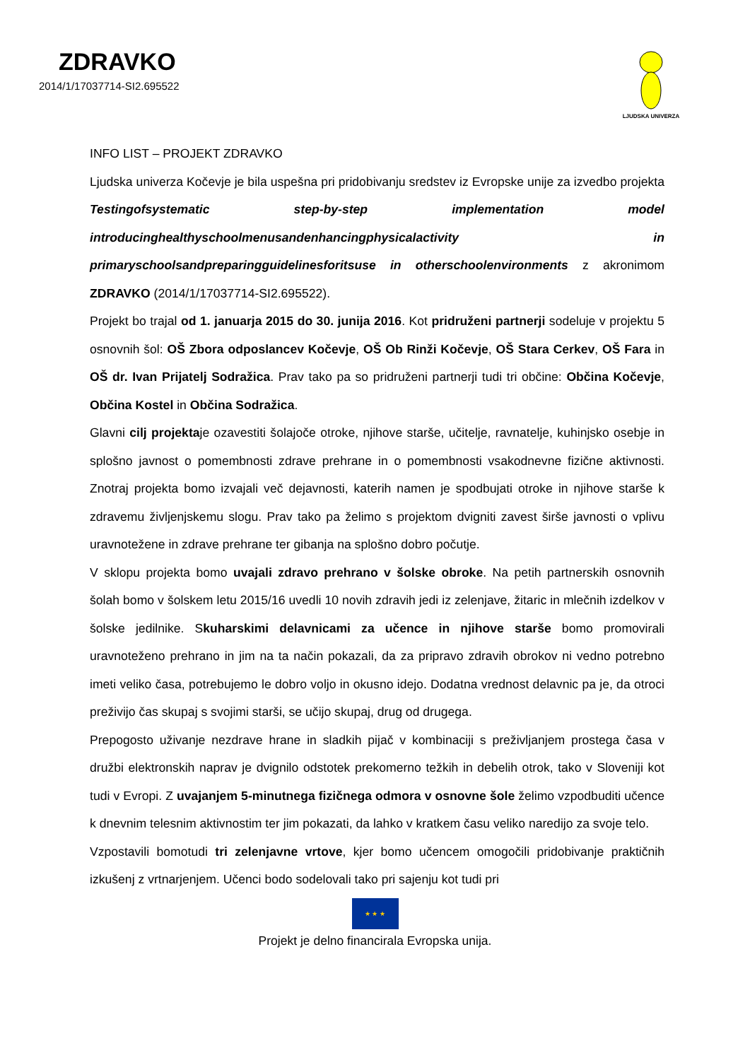ZDRAVKO
2014/1/17037714-SI2.695522
LJUDSKA UNIVERZA
INFO LIST – PROJEKT ZDRAVKO
Ljudska univerza Kočevje je bila uspešna pri pridobivanju sredstev iz Evropske unije za izvedbo projekta Testingofsystematic step-by-step implementation model introducinghealthyschoolmenusandenhancingphysicalactivity in primaryschoolsandpreparingguidelinesforitsuse in otherschoolenvironments z akronimom ZDRAVKO (2014/1/17037714-SI2.695522).
Projekt bo trajal od 1. januarja 2015 do 30. junija 2016. Kot pridruženi partnerji sodeluje v projektu 5 osnovnih šol: OŠ Zbora odposlancev Kočevje, OŠ Ob Rinži Kočevje, OŠ Stara Cerkev, OŠ Fara in OŠ dr. Ivan Prijatelj Sodražica. Prav tako pa so pridruženi partnerji tudi tri občine: Občina Kočevje, Občina Kostel in Občina Sodražica.
Glavni cilj projektaje ozavestiti šolajoče otroke, njihove starše, učitelje, ravnatelje, kuhinjsko osebje in splošno javnost o pomembnosti zdrave prehrane in o pomembnosti vsakodnevne fizične aktivnosti. Znotraj projekta bomo izvajali več dejavnosti, katerih namen je spodbujati otroke in njihove starše k zdravemu življenjskemu slogu. Prav tako pa želimo s projektom dvigniti zavest širše javnosti o vplivu uravnotežene in zdrave prehrane ter gibanja na splošno dobro počutje.
V sklopu projekta bomo uvajali zdravo prehrano v šolske obroke. Na petih partnerskih osnovnih šolah bomo v šolskem letu 2015/16 uvedli 10 novih zdravih jedi iz zelenjave, žitaric in mlečnih izdelkov v šolske jedilnike. Skuharskimi delavnicami za učence in njihove starše bomo promovirali uravnoteženo prehrano in jim na ta način pokazali, da za pripravo zdravih obrokov ni vedno potrebno imeti veliko časa, potrebujemo le dobro voljo in okusno idejo. Dodatna vrednost delavnic pa je, da otroci preživijo čas skupaj s svojimi starši, se učijo skupaj, drug od drugega.
Prepogosto uživanje nezdrave hrane in sladkih pijač v kombinaciji s preživljanjem prostega časa v družbi elektronskih naprav je dvignilo odstotek prekomerno težkih in debelih otrok, tako v Sloveniji kot tudi v Evropi. Z uvajanjem 5-minutnega fizičnega odmora v osnovne šole želimo vzpodbuditi učence k dnevnim telesnim aktivnostim ter jim pokazati, da lahko v kratkem času veliko naredijo za svoje telo.
Vzpostavili bomotudi tri zelenjavne vrtove, kjer bomo učencem omogočili pridobivanje praktičnih izkušenj z vrtnarjenjem. Učenci bodo sodelovali tako pri sajenju kot tudi pri
★ ★ ★
Projekt je delno financirala Evropska unija.